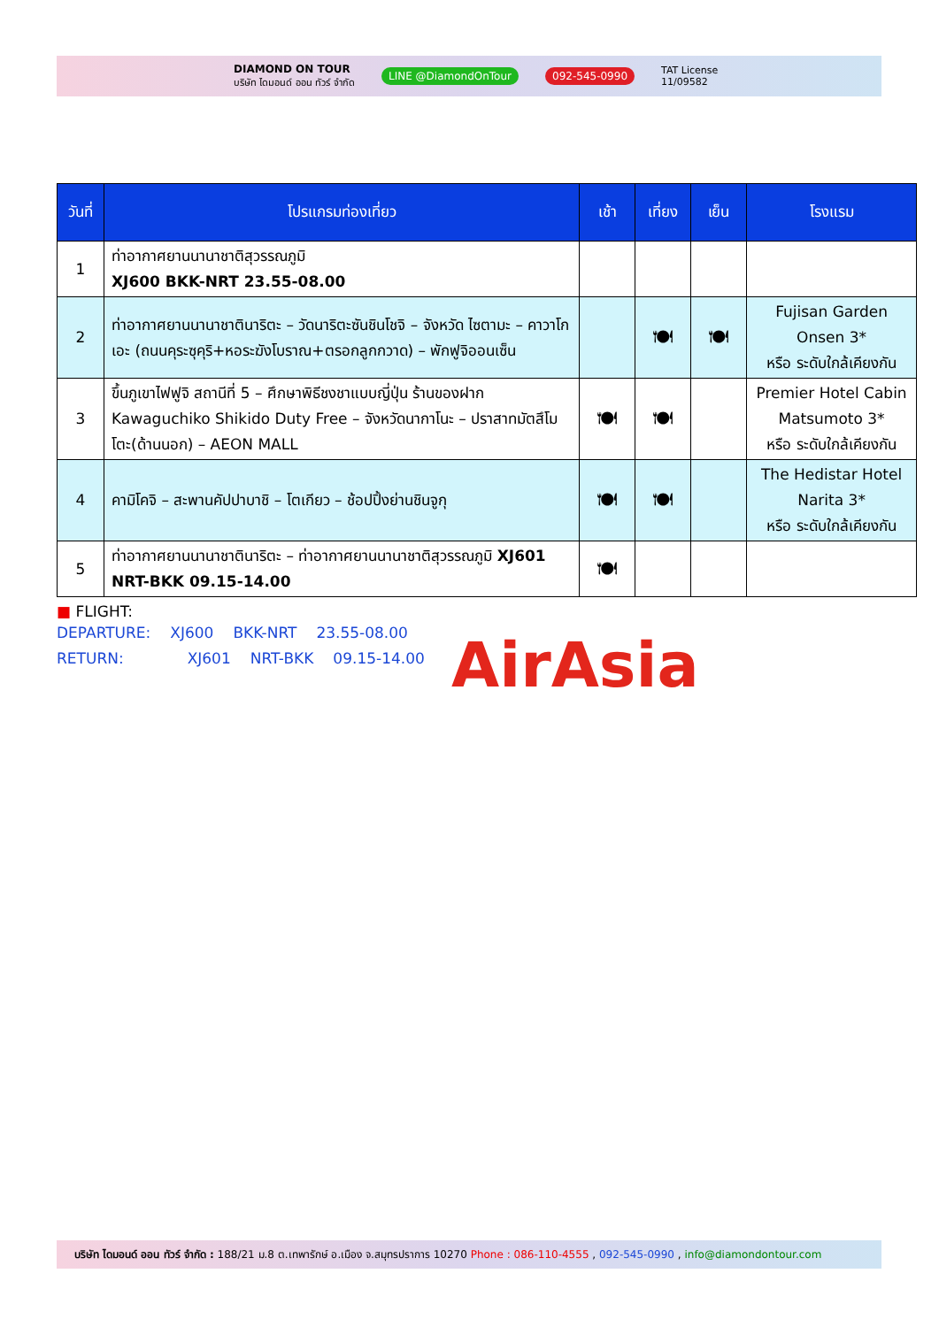DIAMOND ON TOUR
บริษัท ไดมอนด์ ออน ทัวร์ จำกัด
LINE @DiamondOnTour 092-545-0990
TAT License
11/09582
| วันที่ | โปรแกรมท่องเที่ยว | เช้า | เที่ยง | เย็น | โรงแรม |
| --- | --- | --- | --- | --- | --- |
| 1 | ท่าอากาศยานนานาชาติสุวรรณภูมิ XJ600 BKK-NRT 23.55-08.00 | | | | |
| 2 | ท่าอากาศยานนานาชาตินาริตะ – วัดนาริตะซันชินโชจิ – จังหวัด ไซตามะ – คาวาโกเอะ (ถนนคุระซุคุริ+หอระฆังโบราณ+ตรอกลูกกวาด) – พักฟูจิออนเซ็น | | 🍽 | 🍽 | Fujisan Garden Onsen 3* หรือ ระดับใกล้เคียงกัน |
| 3 | ขึ้นภูเขาไฟฟูจิ สถานีที่ 5 – ศึกษาพิธีชงชาแบบญี่ปุ่น ร้านของฝาก Kawaguchiko Shikido Duty Free – จังหวัดนากาโนะ – ปราสาทมัตสึโมโตะ(ด้านนอก) – AEON MALL | 🍽 | 🍽 | | Premier Hotel Cabin Matsumoto 3* หรือ ระดับใกล้เคียงกัน |
| 4 | คามิโคจิ – สะพานคัปปาบาชิ – โตเกียว – ช้อปปิ้งย่านชินจูกุ | 🍽 | 🍽 | | The Hedistar Hotel Narita 3* หรือ ระดับใกล้เคียงกัน |
| 5 | ท่าอากาศยานนานาชาตินาริตะ – ท่าอากาศยานนานาชาติสุวรรณภูมิ XJ601 NRT-BKK 09.15-14.00 | 🍽 | | | |
■ FLIGHT:
DEPARTURE: XJ600 BKK-NRT 23.55-08.00
RETURN: XJ601 NRT-BKK 09.15-14.00
AirAsia
บริษัท ไดมอนด์ ออน ทัวร์ จำกัด : 188/21 ม.8 ต.เทพารักษ์ อ.เมือง จ.สมุทรปราการ 10270 Phone : 086-110-4555 , 092-545-0990 , info@diamondontour.com